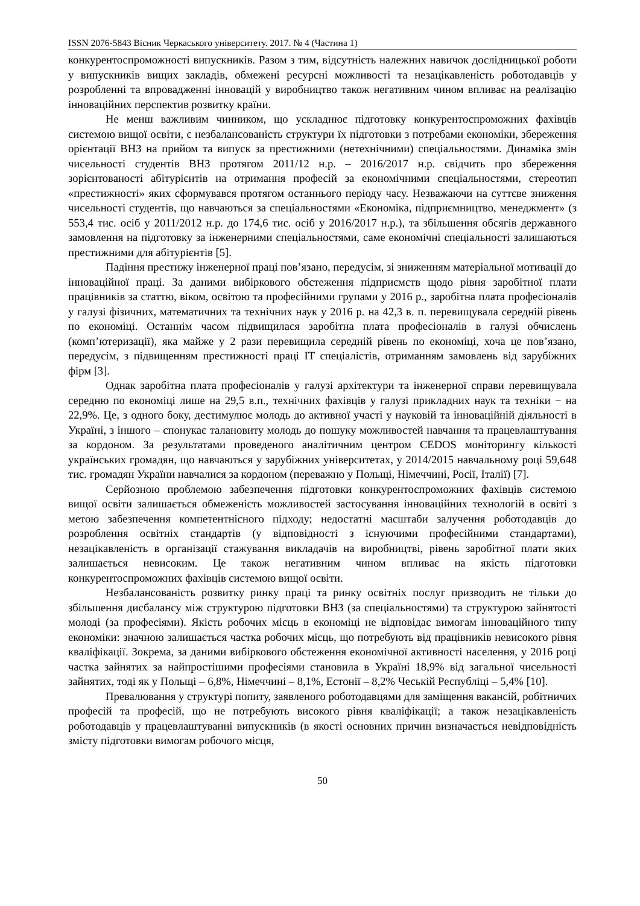ISSN 2076-5843 Вісник Черкаського університету. 2017. № 4 (Частина 1)
конкурентоспроможності випускників. Разом з тим, відсутність належних навичок дослідницької роботи у випускників вищих закладів, обмежені ресурсні можливості та незацікавленість роботодавців у розробленні та впровадженні інновацій у виробництво також негативним чином впливає на реалізацію інноваційних перспектив розвитку країни.
Не менш важливим чинником, що ускладнює підготовку конкурентоспроможних фахівців системою вищої освіти, є незбалансованість структури їх підготовки з потребами економіки, збереження орієнтації ВНЗ на прийом та випуск за престижними (нетехнічними) спеціальностями. Динаміка змін чисельності студентів ВНЗ протягом 2011/12 н.р. – 2016/2017 н.р. свідчить про збереження зорієнтованості абітурієнтів на отримання професій за економічними спеціальностями, стереотип «престижності» яких сформувався протягом останнього періоду часу. Незважаючи на суттєве зниження чисельності студентів, що навчаються за спеціальностями «Економіка, підприємництво, менеджмент» (з 553,4 тис. осіб у 2011/2012 н.р. до 174,6 тис. осіб у 2016/2017 н.р.), та збільшення обсягів державного замовлення на підготовку за інженерними спеціальностями, саме економічні спеціальності залишаються престижними для абітурієнтів [5].
Падіння престижу інженерної праці пов’язано, передусім, зі зниженням матеріальної мотивації до інноваційної праці. За даними вибіркового обстеження підприємств щодо рівня заробітної плати працівників за статтю, віком, освітою та професійними групами у 2016 р., заробітна плата професіоналів у галузі фізичних, математичних та технічних наук у 2016 р. на 42,3 в. п. перевищувала середній рівень по економіці. Останнім часом підвищилася заробітна плата професіоналів в галузі обчислень (комп’ютеризації), яка майже у 2 рази перевищила середній рівень по економіці, хоча це пов’язано, передусім, з підвищенням престижності праці IT спеціалістів, отриманням замовлень від зарубіжних фірм [3].
Однак заробітна плата професіоналів у галузі архітектури та інженерної справи перевищувала середню по економіці лише на 29,5 в.п., технічних фахівців у галузі прикладних наук та техніки − на 22,9%. Це, з одного боку, дестимулює молодь до активної участі у науковій та інноваційній діяльності в Україні, з іншого – спонукає талановиту молодь до пошуку можливостей навчання та працевлаштування за кордоном. За результатами проведеного аналітичним центром CEDOS моніторингу кількості українських громадян, що навчаються у зарубіжних університетах, у 2014/2015 навчальному році 59,648 тис. громадян України навчалися за кордоном (переважно у Польщі, Німеччині, Росії, Італії) [7].
Серйозною проблемою забезпечення підготовки конкурентоспроможних фахівців системою вищої освіти залишається обмеженість можливостей застосування інноваційних технологій в освіті з метою забезпечення компетентнісного підходу; недостатні масштаби залучення роботодавців до розроблення освітніх стандартів (у відповідності з існуючими професійними стандартами), незацікавленість в організації стажування викладачів на виробництві, рівень заробітної плати яких залишається невисоким. Це також негативним чином впливає на якість підготовки конкурентоспроможних фахівців системою вищої освіти.
Незбалансованість розвитку ринку праці та ринку освітніх послуг призводить не тільки до збільшення дисбалансу між структурою підготовки ВНЗ (за спеціальностями) та структурою зайнятості молоді (за професіями). Якість робочих місць в економіці не відповідає вимогам інноваційного типу економіки: значною залишається частка робочих місць, що потребують від працівників невисокого рівня кваліфікації. Зокрема, за даними вибіркового обстеження економічної активності населення, у 2016 році частка зайнятих за найпростішими професіями становила в Україні 18,9% від загальної чисельності зайнятих, тоді як у Польщі – 6,8%, Німеччині – 8,1%, Естонії – 8,2% Чеській Республіці – 5,4% [10].
Превалювання у структурі попиту, заявленого роботодавцями для заміщення вакансій, робітничих професій та професій, що не потребують високого рівня кваліфікації; а також незацікавленість роботодавців у працевлаштуванні випускників (в якості основних причин визначається невідповідність змісту підготовки вимогам робочого місця,
50